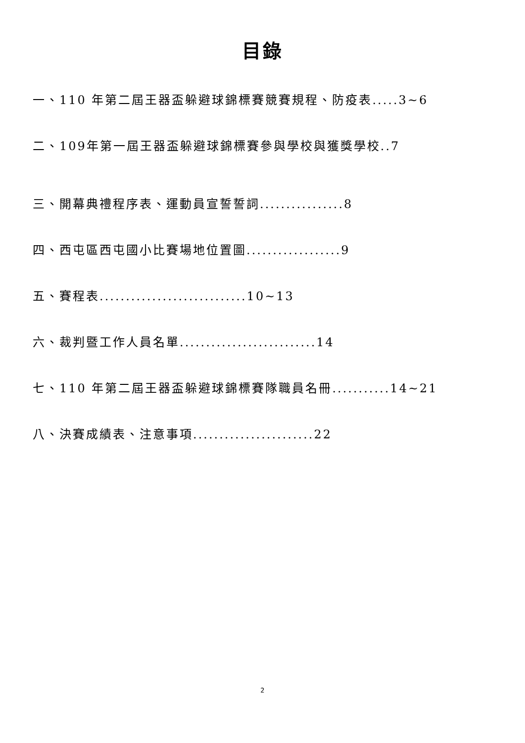目錄
一、110 年第二屆王器盃躲避球錦標賽競賽規程、防疫表.....3~6
二、109年第一屆王器盃躲避球錦標賽參與學校與獲獎學校..7
三、開幕典禮程序表、運動員宣誓誓詞................8
四、西屯區西屯國小比賽場地位置圖..................9
五、賽程表............................10~13
六、裁判暨工作人員名單..........................14
七、110 年第二屆王器盃躲避球錦標賽隊職員名冊...........14~21
八、決賽成績表、注意事項.......................22
2